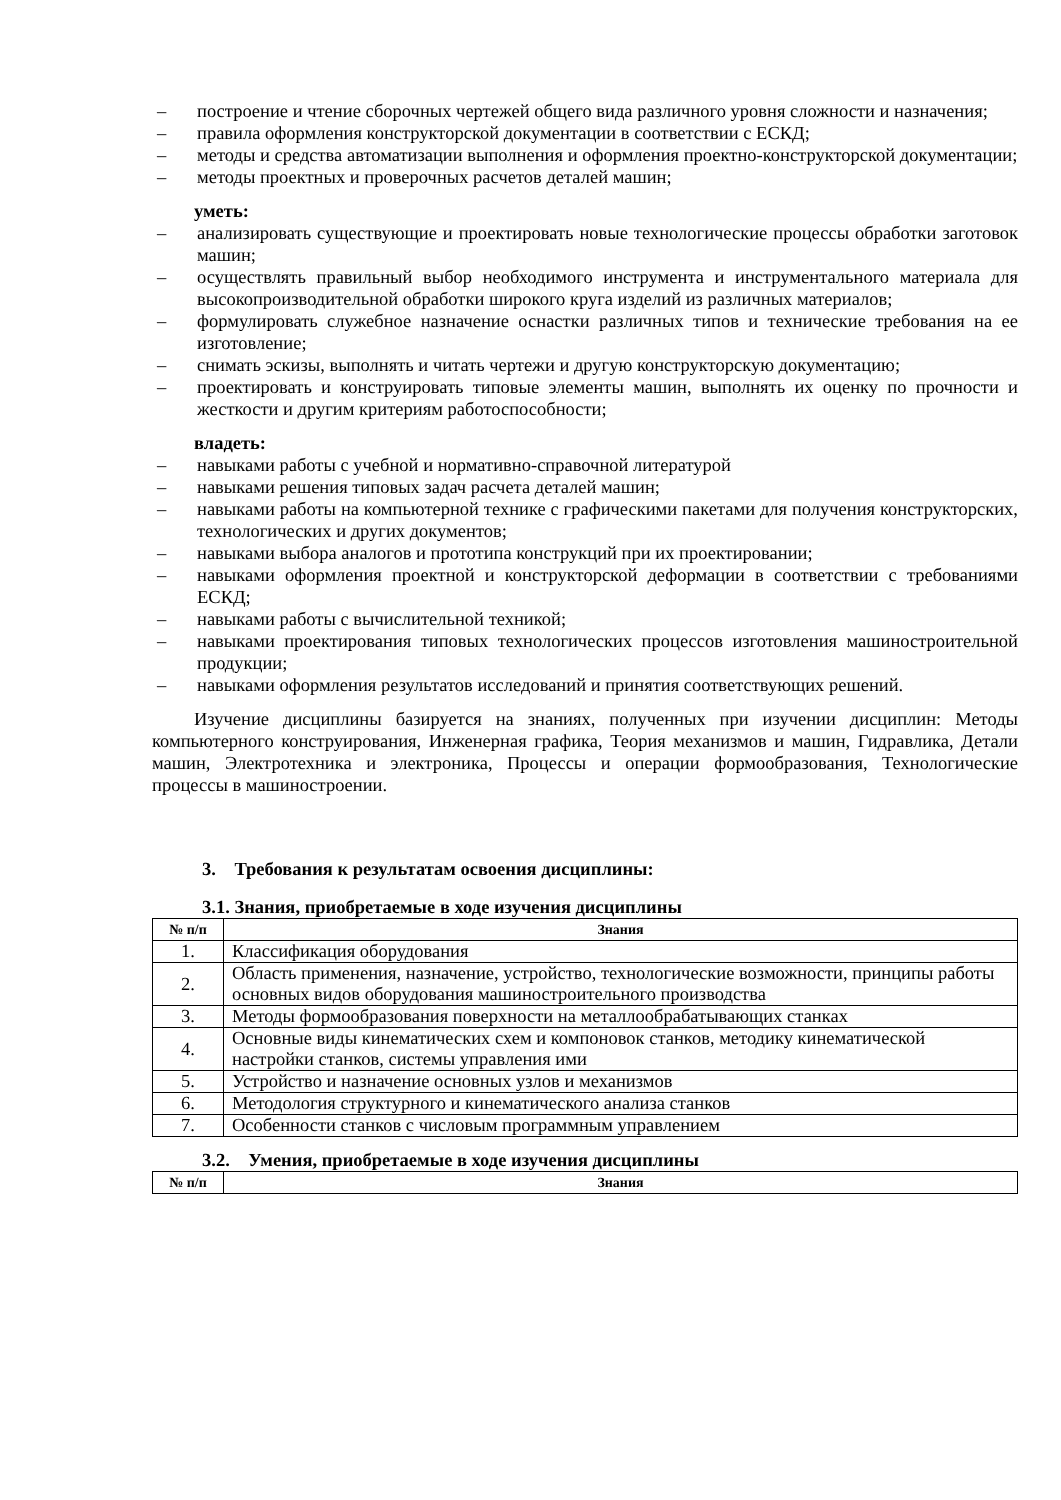– построение и чтение сборочных чертежей общего вида различного уровня сложности и назначения;
– правила оформления конструкторской документации в соответствии с ЕСКД;
– методы и средства автоматизации выполнения и оформления проектно-конструкторской документации;
– методы проектных и проверочных расчетов деталей машин;
уметь:
– анализировать существующие и проектировать новые технологические процессы обработки заготовок машин;
– осуществлять правильный выбор необходимого инструмента и инструментального материала для высокопроизводительной обработки широкого круга изделий из различных материалов;
– формулировать служебное назначение оснастки различных типов и технические требования на ее изготовление;
– снимать эскизы, выполнять и читать чертежи и другую конструкторскую документацию;
– проектировать и конструировать типовые элементы машин, выполнять их оценку по прочности и жесткости и другим критериям работоспособности;
владеть:
– навыками работы с учебной и нормативно-справочной литературой
– навыками решения типовых задач расчета деталей машин;
– навыками работы на компьютерной технике с графическими пакетами для получения конструкторских, технологических и других документов;
– навыками выбора аналогов и прототипа конструкций при их проектировании;
– навыками оформления проектной и конструкторской деформации в соответствии с требованиями ЕСКД;
– навыками работы с вычислительной техникой;
– навыками проектирования типовых технологических процессов изготовления машиностроительной продукции;
– навыками оформления результатов исследований и принятия соответствующих решений.
Изучение дисциплины базируется на знаниях, полученных при изучении дисциплин: Методы компьютерного конструирования, Инженерная графика, Теория механизмов и машин, Гидравлика, Детали машин, Электротехника и электроника, Процессы и операции формообразования, Технологические процессы в машиностроении.
3. Требования к результатам освоения дисциплины:
3.1. Знания, приобретаемые в ходе изучения дисциплины
| № п/п | Знания |
| --- | --- |
| 1. | Классификация оборудования |
| 2. | Область применения, назначение, устройство, технологические возможности, принципы работы основных видов оборудования машиностроительного производства |
| 3. | Методы формообразования поверхности на металлообрабатывающих станках |
| 4. | Основные виды кинематических схем и компоновок станков, методику кинематической настройки станков, системы управления ими |
| 5. | Устройство и назначение основных узлов и механизмов |
| 6. | Методология структурного и кинематического анализа станков |
| 7. | Особенности станков с числовым программным управлением |
3.2. Умения, приобретаемые в ходе изучения дисциплины
| № п/п | Знания |
| --- | --- |